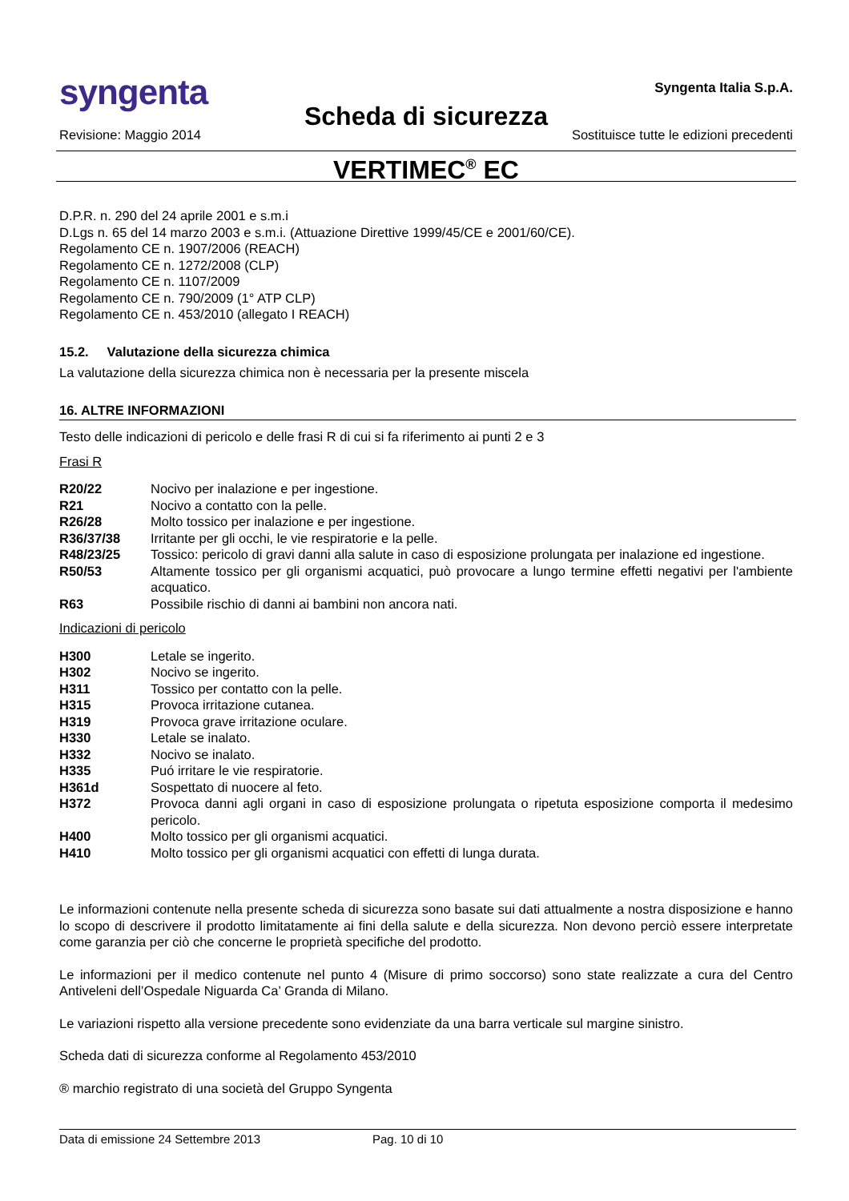syngenta
Syngenta Italia S.p.A.
Scheda di sicurezza
Revisione: Maggio 2014 Sostituisce tutte le edizioni precedenti
VERTIMEC<sup>®</sup> EC
D.P.R. n. 290 del 24 aprile 2001 e s.m.i
D.Lgs n. 65 del 14 marzo 2003 e s.m.i. (Attuazione Direttive 1999/45/CE e 2001/60/CE).
Regolamento CE n. 1907/2006 (REACH)
Regolamento CE n. 1272/2008 (CLP)
Regolamento CE n. 1107/2009
Regolamento CE n. 790/2009 (1° ATP CLP)
Regolamento CE n. 453/2010 (allegato I REACH)
15.2. Valutazione della sicurezza chimica
La valutazione della sicurezza chimica non è necessaria per la presente miscela
16. ALTRE INFORMAZIONI
Testo delle indicazioni di pericolo e delle frasi R di cui si fa riferimento ai punti 2 e 3
Frasi R
| R20/22 | Nocivo per inalazione e per ingestione. |
| R21 | Nocivo a contatto con la pelle. |
| R26/28 | Molto tossico per inalazione e per ingestione. |
| R36/37/38 | Irritante per gli occhi, le vie respiratorie e la pelle. |
| R48/23/25 | Tossico: pericolo di gravi danni alla salute in caso di esposizione prolungata per inalazione ed ingestione. |
| R50/53 | Altamente tossico per gli organismi acquatici, può provocare a lungo termine effetti negativi per l'ambiente acquatico. |
| R63 | Possibile rischio di danni ai bambini non ancora nati. |
Indicazioni di pericolo
| H300 | Letale se ingerito. |
| H302 | Nocivo se ingerito. |
| H311 | Tossico per contatto con la pelle. |
| H315 | Provoca irritazione cutanea. |
| H319 | Provoca grave irritazione oculare. |
| H330 | Letale se inalato. |
| H332 | Nocivo se inalato. |
| H335 | Puó irritare le vie respiratorie. |
| H361d | Sospettato di nuocere al feto. |
| H372 | Provoca danni agli organi in caso di esposizione prolungata o ripetuta esposizione comporta il medesimo pericolo. |
| H400 | Molto tossico per gli organismi acquatici. |
| H410 | Molto tossico per gli organismi acquatici con effetti di lunga durata. |
Le informazioni contenute nella presente scheda di sicurezza sono basate sui dati attualmente a nostra disposizione e hanno lo scopo di descrivere il prodotto limitatamente ai fini della salute e della sicurezza. Non devono perciò essere interpretate come garanzia per ciò che concerne le proprietà specifiche del prodotto.
Le informazioni per il medico contenute nel punto 4 (Misure di primo soccorso) sono state realizzate a cura del Centro Antiveleni dell’Ospedale Niguarda Ca’ Granda di Milano.
Le variazioni rispetto alla versione precedente sono evidenziate da una barra verticale sul margine sinistro.
Scheda dati di sicurezza conforme al Regolamento 453/2010
® marchio registrato di una società del Gruppo Syngenta
Data di emissione 24 Settembre 2013 Pag. 10 di 10